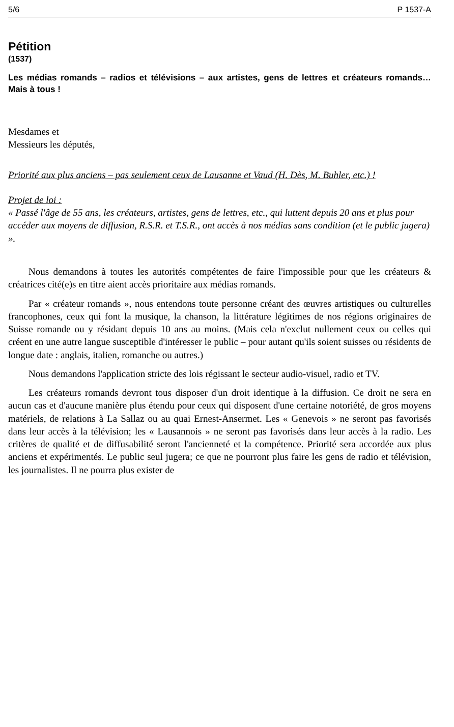5/6 P 1537-A
Pétition
(1537)
Les médias romands – radios et télévisions – aux artistes, gens de lettres et créateurs romands… Mais à tous !
Mesdames et
Messieurs les députés,
Priorité aux plus anciens – pas seulement ceux de Lausanne et Vaud (H. Dès, M. Buhler, etc.) !
Projet de loi :
« Passé l'âge de 55 ans, les créateurs, artistes, gens de lettres, etc., qui luttent depuis 20 ans et plus pour accéder aux moyens de diffusion, R.S.R. et T.S.R., ont accès à nos médias sans condition (et le public jugera) ».
Nous demandons à toutes les autorités compétentes de faire l'impossible pour que les créateurs & créatrices cité(e)s en titre aient accès prioritaire aux médias romands.
Par « créateur romands », nous entendons toute personne créant des œuvres artistiques ou culturelles francophones, ceux qui font la musique, la chanson, la littérature légitimes de nos régions originaires de Suisse romande ou y résidant depuis 10 ans au moins. (Mais cela n'exclut nullement ceux ou celles qui créent en une autre langue susceptible d'intéresser le public – pour autant qu'ils soient suisses ou résidents de longue date : anglais, italien, romanche ou autres.)
Nous demandons l'application stricte des lois régissant le secteur audio-visuel, radio et TV.
Les créateurs romands devront tous disposer d'un droit identique à la diffusion. Ce droit ne sera en aucun cas et d'aucune manière plus étendu pour ceux qui disposent d'une certaine notoriété, de gros moyens matériels, de relations à La Sallaz ou au quai Ernest-Ansermet. Les « Genevois » ne seront pas favorisés dans leur accès à la télévision; les « Lausannois » ne seront pas favorisés dans leur accès à la radio. Les critères de qualité et de diffusabilité seront l'ancienneté et la compétence. Priorité sera accordée aux plus anciens et expérimentés. Le public seul jugera; ce que ne pourront plus faire les gens de radio et télévision, les journalistes. Il ne pourra plus exister de